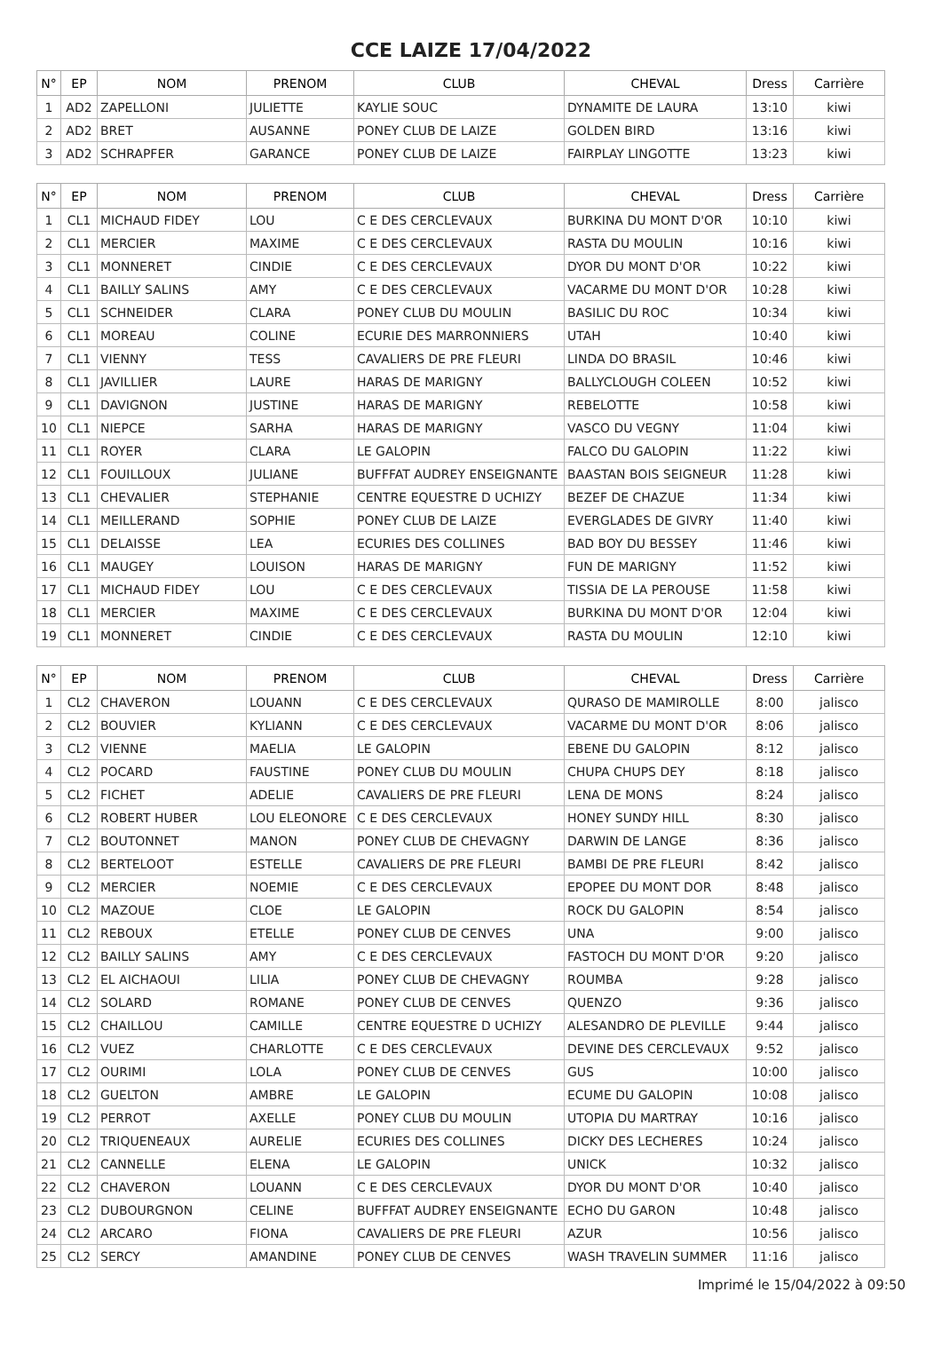CCE LAIZE 17/04/2022
| N° | EP | NOM | PRENOM | CLUB | CHEVAL | Dress | Carrière |
| --- | --- | --- | --- | --- | --- | --- | --- |
| 1 | AD2 | ZAPELLONI | JULIETTE | KAYLIE SOUC | DYNAMITE DE LAURA | 13:10 | kiwi |
| 2 | AD2 | BRET | AUSANNE | PONEY CLUB DE LAIZE | GOLDEN BIRD | 13:16 | kiwi |
| 3 | AD2 | SCHRAPFER | GARANCE | PONEY CLUB DE LAIZE | FAIRPLAY LINGOTTE | 13:23 | kiwi |
| N° | EP | NOM | PRENOM | CLUB | CHEVAL | Dress | Carrière |
| --- | --- | --- | --- | --- | --- | --- | --- |
| 1 | CL1 | MICHAUD FIDEY | LOU | C E DES CERCLEVAUX | BURKINA DU MONT D'OR | 10:10 | kiwi |
| 2 | CL1 | MERCIER | MAXIME | C E DES CERCLEVAUX | RASTA DU MOULIN | 10:16 | kiwi |
| 3 | CL1 | MONNERET | CINDIE | C E DES CERCLEVAUX | DYOR DU MONT D'OR | 10:22 | kiwi |
| 4 | CL1 | BAILLY SALINS | AMY | C E DES CERCLEVAUX | VACARME DU MONT D'OR | 10:28 | kiwi |
| 5 | CL1 | SCHNEIDER | CLARA | PONEY CLUB DU MOULIN | BASILIC DU ROC | 10:34 | kiwi |
| 6 | CL1 | MOREAU | COLINE | ECURIE DES MARRONNIERS | UTAH | 10:40 | kiwi |
| 7 | CL1 | VIENNY | TESS | CAVALIERS DE PRE FLEURI | LINDA DO BRASIL | 10:46 | kiwi |
| 8 | CL1 | JAVILLIER | LAURE | HARAS DE MARIGNY | BALLYCLOUGH COLEEN | 10:52 | kiwi |
| 9 | CL1 | DAVIGNON | JUSTINE | HARAS DE MARIGNY | REBELOTTE | 10:58 | kiwi |
| 10 | CL1 | NIEPCE | SARHA | HARAS DE MARIGNY | VASCO DU VEGNY | 11:04 | kiwi |
| 11 | CL1 | ROYER | CLARA | LE GALOPIN | FALCO DU GALOPIN | 11:22 | kiwi |
| 12 | CL1 | FOUILLOUX | JULIANE | BUFFFAT AUDREY ENSEIGNANTE | BAASTAN BOIS SEIGNEUR | 11:28 | kiwi |
| 13 | CL1 | CHEVALIER | STEPHANIE | CENTRE EQUESTRE D UCHIZY | BEZEF DE CHAZUE | 11:34 | kiwi |
| 14 | CL1 | MEILLERAND | SOPHIE | PONEY CLUB DE LAIZE | EVERGLADES DE GIVRY | 11:40 | kiwi |
| 15 | CL1 | DELAISSE | LEA | ECURIES DES COLLINES | BAD BOY DU BESSEY | 11:46 | kiwi |
| 16 | CL1 | MAUGEY | LOUISON | HARAS DE MARIGNY | FUN DE MARIGNY | 11:52 | kiwi |
| 17 | CL1 | MICHAUD FIDEY | LOU | C E DES CERCLEVAUX | TISSIA DE LA PEROUSE | 11:58 | kiwi |
| 18 | CL1 | MERCIER | MAXIME | C E DES CERCLEVAUX | BURKINA DU MONT D'OR | 12:04 | kiwi |
| 19 | CL1 | MONNERET | CINDIE | C E DES CERCLEVAUX | RASTA DU MOULIN | 12:10 | kiwi |
| N° | EP | NOM | PRENOM | CLUB | CHEVAL | Dress | Carrière |
| --- | --- | --- | --- | --- | --- | --- | --- |
| 1 | CL2 | CHAVERON | LOUANN | C E DES CERCLEVAUX | QURASO DE MAMIROLLE | 8:00 | jalisco |
| 2 | CL2 | BOUVIER | KYLIANN | C E DES CERCLEVAUX | VACARME DU MONT D'OR | 8:06 | jalisco |
| 3 | CL2 | VIENNE | MAELIA | LE GALOPIN | EBENE DU GALOPIN | 8:12 | jalisco |
| 4 | CL2 | POCARD | FAUSTINE | PONEY CLUB DU MOULIN | CHUPA CHUPS DEY | 8:18 | jalisco |
| 5 | CL2 | FICHET | ADELIE | CAVALIERS DE PRE FLEURI | LENA DE MONS | 8:24 | jalisco |
| 6 | CL2 | ROBERT HUBER | LOU ELEONORE | C E DES CERCLEVAUX | HONEY SUNDY HILL | 8:30 | jalisco |
| 7 | CL2 | BOUTONNET | MANON | PONEY CLUB DE CHEVAGNY | DARWIN DE LANGE | 8:36 | jalisco |
| 8 | CL2 | BERTELOOT | ESTELLE | CAVALIERS DE PRE FLEURI | BAMBI DE PRE FLEURI | 8:42 | jalisco |
| 9 | CL2 | MERCIER | NOEMIE | C E DES CERCLEVAUX | EPOPEE DU MONT DOR | 8:48 | jalisco |
| 10 | CL2 | MAZOUE | CLOE | LE GALOPIN | ROCK DU GALOPIN | 8:54 | jalisco |
| 11 | CL2 | REBOUX | ETELLE | PONEY CLUB DE CENVES | UNA | 9:00 | jalisco |
| 12 | CL2 | BAILLY SALINS | AMY | C E DES CERCLEVAUX | FASTOCH DU MONT D'OR | 9:20 | jalisco |
| 13 | CL2 | EL AICHAOUI | LILIA | PONEY CLUB DE CHEVAGNY | ROUMBA | 9:28 | jalisco |
| 14 | CL2 | SOLARD | ROMANE | PONEY CLUB DE CENVES | QUENZO | 9:36 | jalisco |
| 15 | CL2 | CHAILLOU | CAMILLE | CENTRE EQUESTRE D UCHIZY | ALESANDRO DE PLEVILLE | 9:44 | jalisco |
| 16 | CL2 | VUEZ | CHARLOTTE | C E DES CERCLEVAUX | DEVINE DES CERCLEVAUX | 9:52 | jalisco |
| 17 | CL2 | OURIMI | LOLA | PONEY CLUB DE CENVES | GUS | 10:00 | jalisco |
| 18 | CL2 | GUELTON | AMBRE | LE GALOPIN | ECUME DU GALOPIN | 10:08 | jalisco |
| 19 | CL2 | PERROT | AXELLE | PONEY CLUB DU MOULIN | UTOPIA DU MARTRAY | 10:16 | jalisco |
| 20 | CL2 | TRIQUENEAUX | AURELIE | ECURIES DES COLLINES | DICKY DES LECHERES | 10:24 | jalisco |
| 21 | CL2 | CANNELLE | ELENA | LE GALOPIN | UNICK | 10:32 | jalisco |
| 22 | CL2 | CHAVERON | LOUANN | C E DES CERCLEVAUX | DYOR DU MONT D'OR | 10:40 | jalisco |
| 23 | CL2 | DUBOURGNON | CELINE | BUFFFAT AUDREY ENSEIGNANTE | ECHO DU GARON | 10:48 | jalisco |
| 24 | CL2 | ARCARO | FIONA | CAVALIERS DE PRE FLEURI | AZUR | 10:56 | jalisco |
| 25 | CL2 | SERCY | AMANDINE | PONEY CLUB DE CENVES | WASH TRAVELIN SUMMER | 11:16 | jalisco |
Imprimé le 15/04/2022 à 09:50